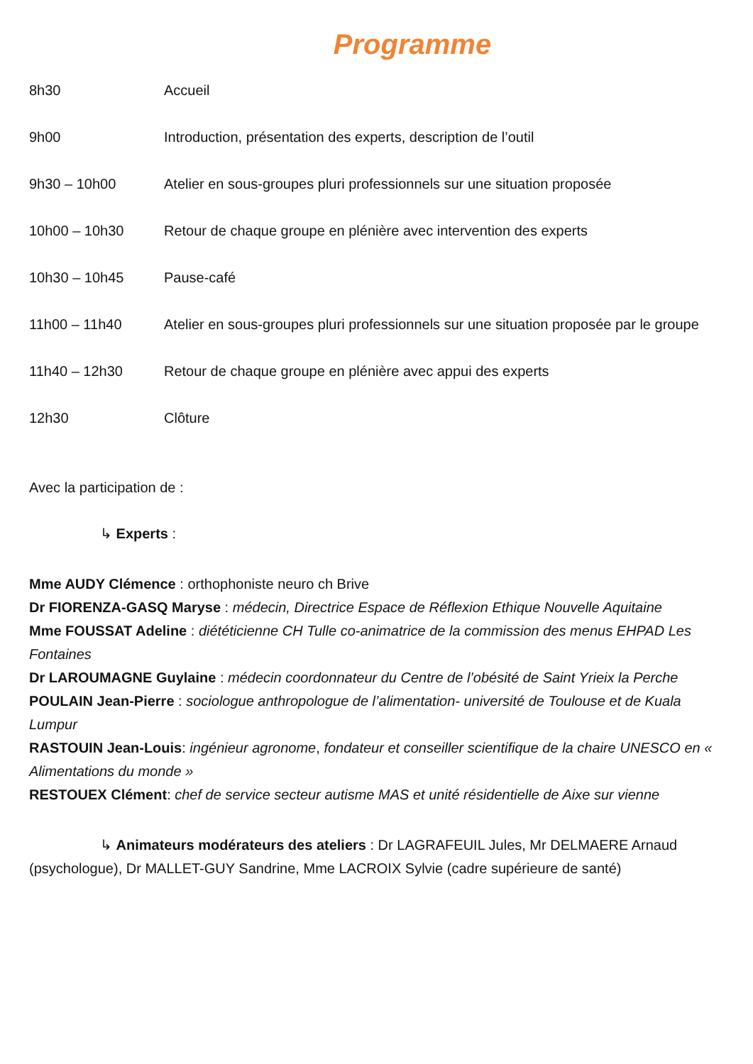Programme
8h30 Accueil
9h00 Introduction, présentation des experts, description de l’outil
9h30 – 10h00 Atelier en sous-groupes pluri professionnels sur une situation proposée
10h00 – 10h30 Retour de chaque groupe en plénière avec intervention des experts
10h30 – 10h45 Pause-café
11h00 – 11h40 Atelier en sous-groupes pluri professionnels sur une situation proposée par le groupe
11h40 – 12h30 Retour de chaque groupe en plénière avec appui des experts
12h30 Clôture
Avec la participation de :
↳ Experts :
Mme AUDY Clémence : orthophoniste neuro ch Brive
Dr FIORENZA-GASQ Maryse : médecin, Directrice Espace de Réflexion Ethique Nouvelle Aquitaine
Mme FOUSSAT Adeline : diététicienne CH Tulle co-animatrice de la commission des menus EHPAD Les Fontaines
Dr LAROUMAGNE Guylaine : médecin coordonnateur du Centre de l’obésité de Saint Yrieix la Perche
POULAIN Jean-Pierre : sociologue anthropologue de l’alimentation- université de Toulouse et de Kuala Lumpur
RASTOUIN Jean-Louis: ingénieur agronome, fondateur et conseiller scientifique de la chaire UNESCO en « Alimentations du monde »
RESTOUEX Clément: chef de service secteur autisme MAS et unité résidentielle de Aixe sur vienne
↳ Animateurs modérateurs des ateliers : Dr LAGRAFEUIL Jules, Mr DELMAERE Arnaud (psychologue), Dr MALLET-GUY Sandrine, Mme LACROIX Sylvie (cadre supérieure de santé)